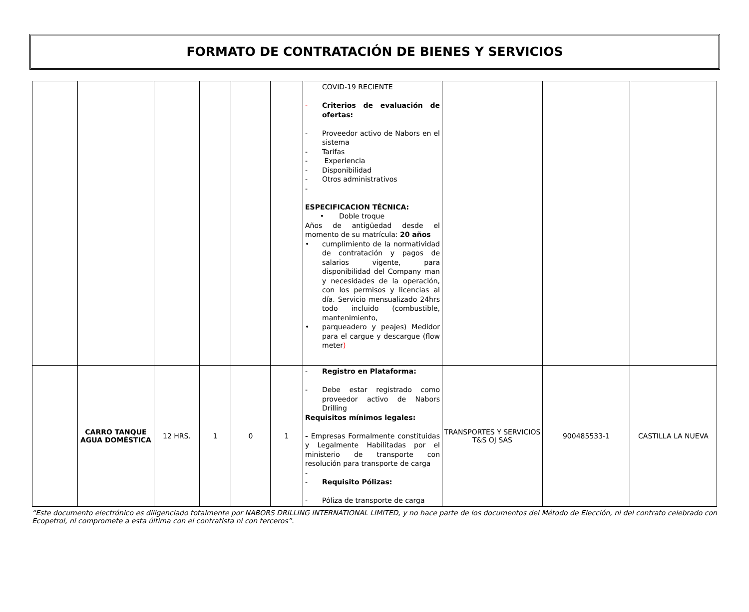FORMATO DE CONTRATACIÓN DE BIENES Y SERVICIOS
| | | | | | | COVID-19 RECIENTE - Criterios de evaluación de ofertas: - Proveedor activo de Nabors en el sistema - Tarifas - Experiencia - Disponibilidad - Otros administrativos - ESPECIFICACION TÉCNICA: • Doble troque Años de antigüedad desde el momento de su matrícula: 20 años • cumplimiento de la normatividad de contratación y pagos de salarios vigente, para disponibilidad del Company man y necesidades de la operación, con los permisos y licencias al día. Servicio mensualizado 24hrs todo incluido (combustible, mantenimiento, • parqueadero y peajes) Medidor para el cargue y descargue (flow meter ) | | | |
| | CARRO TANQUE AGUA DOMÉSTICA | 12 HRS. | 1 | 0 | 1 | - Registro en Plataforma: - Debe estar registrado como proveedor activo de Nabors Drilling Requisitos mínimos legales: - Empresas Formalmente constituidas y Legalmente Habilitadas por el ministerio de transporte con resolución para transporte de carga - - Requisito Pólizas: - Póliza de transporte de carga | TRANSPORTES Y SERVICIOS T&S OJ SAS | 900485533-1 | CASTILLA LA NUEVA |
“Este documento electrónico es diligenciado totalmente por NABORS DRILLING INTERNATIONAL LIMITED, y no hace parte de los documentos del Método de Elección, ni del contrato celebrado con Ecopetrol, ni compromete a esta última con el contratista ni con terceros”.